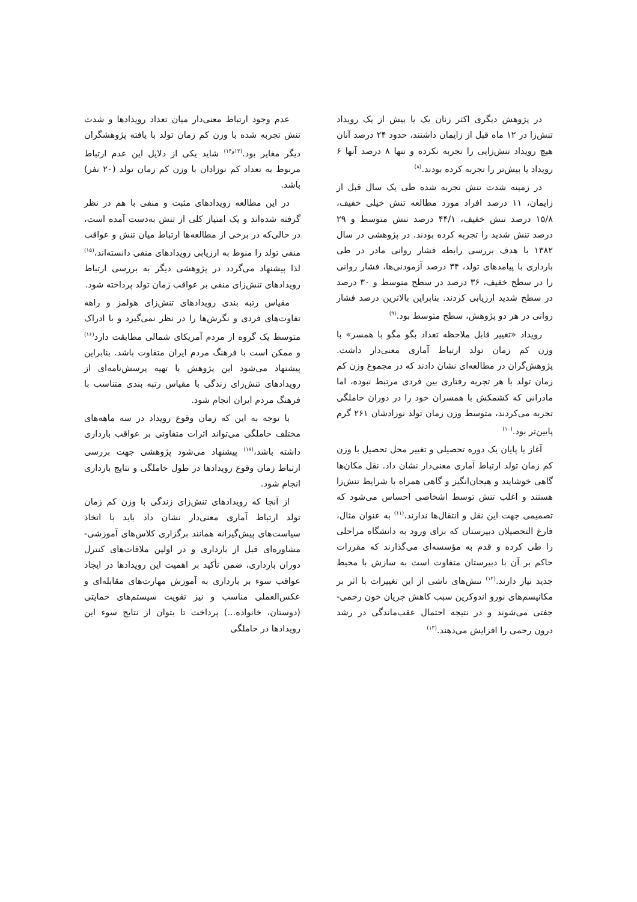در پژوهش دیگری اکثر زنان یک یا بیش از یک رویداد تنش‌زا در ۱۲ ماه قبل از زایمان داشتند، حدود ۲۴ درصد آنان هیچ رویداد تنش‌زایی را تجربه نکرده و تنها ۸ درصد آنها ۶ رویداد یا بیش‌تر را تجربه کرده بودند.<sup>(۸)</sup>
در زمینه شدت تنش تجربه شده طی یک سال قبل از زایمان، ۱۱ درصد افراد مورد مطالعه تنش خیلی خفیف، ۱۵/۸ درصد تنش خفیف، ۴۴/۱ درصد تنش متوسط و ۲۹ درصد تنش شدید را تجربه کرده بودند. در پژوهشی در سال ۱۳۸۲ با هدف بررسی رابطه فشار روانی مادر در طی بارداری با پیامدهای تولد، ۳۴ درصد آزمودنی‌ها، فشار روانی را در سطح خفیف، ۳۶ درصد در سطح متوسط و ۳۰ درصد در سطح شدید ارزیابی کردند. بنابراین بالاترین درصد فشار روانی در هر دو پژوهش، سطح متوسط بود.<sup>(۹)</sup>
رویداد «تغییر قابل ملاحظه تعداد بگو مگو با همسر» با وزن کم زمان تولد ارتباط آماری معنی‌دار داشت. پژوهش‌گران در مطالعه‌ای نشان دادند که در مجموع وزن کم زمان تولد با هر تجربه رفتاری بین فردی مرتبط نبوده، اما مادرانی که کشمکش با همسران خود را در دوران حاملگی تجربه می‌کردند، متوسط وزن زمان تولد نوزادشان ۲۶۱ گرم پایین‌تر بود.<sup>(۱۰)</sup>
آغاز یا پایان یک دوره تحصیلی و تغییر محل تحصیل با وزن کم زمان تولد ارتباط آماری معنی‌دار نشان داد. نقل مکان‌ها گاهی خوشایند و هیجان‌انگیز و گاهی همراه با شرایط تنش‌زا هستند و اغلب تنش توسط اشخاصی احساس می‌شود که تصمیمی جهت این نقل و انتقال‌ها ندارند.<sup>(۱۱)</sup> به عنوان مثال، فارغ التحصیلان دبیرستان که برای ورود به دانشگاه مراحلی را طی کرده و قدم به مؤسسه‌ای می‌گذارند که مقررات حاکم بر آن با دبیرستان متفاوت است به سازش با محیط جدید نیاز دارند.<sup>(۱۲)</sup> تنش‌های ناشی از این تغییرات با اثر بر مکانیسم‌های نورو اندوکرین سبب کاهش جریان خون رحمی- جفتی می‌شوند و در نتیجه احتمال عقب‌ماندگی در رشد درون رحمی را افزایش می‌دهند.<sup>(۱۳)</sup>
عدم وجود ارتباط معنی‌دار میان تعداد رویدادها و شدت تنش تجربه شده با وزن کم زمان تولد با یافته پژوهشگران دیگر مغایر بود.<sup>(۱۳و۱۴)</sup> شاید یکی از دلایل این عدم ارتباط مربوط به تعداد کم نوزادان با وزن کم زمان تولد (۲۰ نفر) باشد.
در این مطالعه رویدادهای مثبت و منفی با هم در نظر گرفته شده‌اند و یک امتیاز کلی از تنش به‌دست آمده است، در حالی‌که در برخی از مطالعه‌ها ارتباط میان تنش و عواقب منفی تولد را منوط به ارزیابی رویدادهای منفی دانسته‌اند،<sup>(۱۵)</sup> لذا پیشنهاد می‌گردد در پژوهشی دیگر به بررسی ارتباط رویدادهای تنش‌زای منفی بر عواقب زمان تولد پرداخته شود.
مقیاس رتبه بندی رویدادهای تنش‌زای هولمز و راهه تفاوت‌های فردی و نگرش‌ها را در نظر نمی‌گیرد و با ادراک متوسط یک گروه از مردم آمریکای شمالی مطابقت دارد<sup>(۱۶)</sup> و ممکن است با فرهنگ مردم ایران متفاوت باشد. بنابراین پیشنهاد می‌شود این پژوهش با تهیه پرسش‌نامه‌ای از رویدادهای تنش‌زای زندگی با مقیاس رتبه بندی متناسب با فرهنگ مردم ایران انجام شود.
با توجه به این که زمان وقوع رویداد در سه ماهه‌های مختلف حاملگی می‌تواند اثرات متفاوتی بر عواقب بارداری داشته باشد،<sup>(۱۷)</sup> پیشنهاد می‌شود پژوهشی جهت بررسی ارتباط زمان وقوع رویدادها در طول حاملگی و نتایج بارداری انجام شود.
از آنجا که رویدادهای تنش‌زای زندگی با وزن کم زمان تولد ارتباط آماری معنی‌دار نشان داد باید با اتخاذ سیاست‌های پیش‌گیرانه همانند برگزاری کلاس‌های آموزشی- مشاوره‌ای قبل از بارداری و در اولین ملاقات‌های کنترل دوران بارداری، ضمن تأکید بر اهمیت این رویدادها در ایجاد عواقب سوء بر بارداری به آموزش مهارت‌های مقابله‌ای و عکس‌العملی مناسب و نیز تقویت سیستم‌های حمایتی (دوستان، خانواده...) پرداخت تا بتوان از نتایج سوء این رویدادها در حاملگی